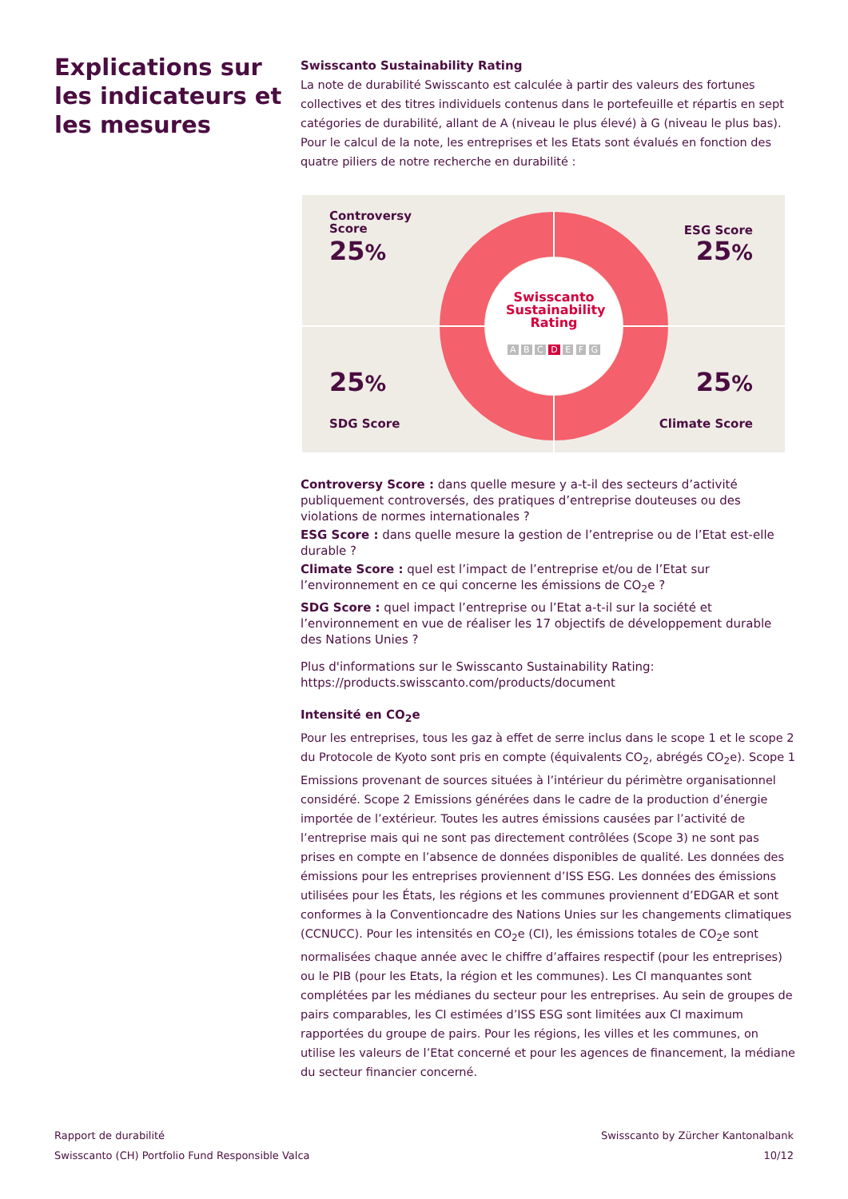Explications sur les indicateurs et les mesures
Swisscanto Sustainability Rating
La note de durabilité Swisscanto est calculée à partir des valeurs des fortunes collectives et des titres individuels contenus dans le portefeuille et répartis en sept catégories de durabilité, allant de A (niveau le plus élevé) à G (niveau le plus bas). Pour le calcul de la note, les entreprises et les Etats sont évalués en fonction des quatre piliers de notre recherche en durabilité :
Controversy
Score
25%
ESG Score
25%
25%
SDG Score
25%
Climate Score
Swisscanto Sustainability Rating
A B C D E F G
Controversy Score : dans quelle mesure y a-t-il des secteurs d’activité publiquement controversés, des pratiques d’entreprise douteuses ou des violations de normes internationales ?
ESG Score : dans quelle mesure la gestion de l’entreprise ou de l’Etat est-elle durable ?
Climate Score : quel est l’impact de l’entreprise et/ou de l’Etat sur l’environnement en ce qui concerne les émissions de CO<sub>2</sub>e ?
SDG Score : quel impact l’entreprise ou l’Etat a-t-il sur la société et l’environnement en vue de réaliser les 17 objectifs de développement durable des Nations Unies ?
Plus d'informations sur le Swisscanto Sustainability Rating:
https://products.swisscanto.com/products/document
Intensité en CO<sub>2</sub>e
Pour les entreprises, tous les gaz à effet de serre inclus dans le scope 1 et le scope 2 du Protocole de Kyoto sont pris en compte (équivalents CO<sub>2</sub>, abrégés CO<sub>2</sub>e). Scope 1 Emissions provenant de sources situées à l’intérieur du périmètre organisationnel considéré. Scope 2 Emissions générées dans le cadre de la production d’énergie importée de l’extérieur. Toutes les autres émissions causées par l’activité de l’entreprise mais qui ne sont pas directement contrôlées (Scope 3) ne sont pas prises en compte en l’absence de données disponibles de qualité. Les données des émissions pour les entreprises proviennent d’ISS ESG. Les données des émissions utilisées pour les États, les régions et les communes proviennent d’EDGAR et sont conformes à la Conventioncadre des Nations Unies sur les changements climatiques (CCNUCC). Pour les intensités en CO<sub>2</sub>e (CI), les émissions totales de CO<sub>2</sub>e sont normalisées chaque année avec le chiffre d’affaires respectif (pour les entreprises) ou le PIB (pour les Etats, la région et les communes). Les CI manquantes sont complétées par les médianes du secteur pour les entreprises. Au sein de groupes de pairs comparables, les CI estimées d’ISS ESG sont limitées aux CI maximum rapportées du groupe de pairs. Pour les régions, les villes et les communes, on utilise les valeurs de l’Etat concerné et pour les agences de financement, la médiane du secteur financier concerné.
Rapport de durabilité
Swisscanto (CH) Portfolio Fund Responsible Valca
Swisscanto by Zürcher Kantonalbank
10/12